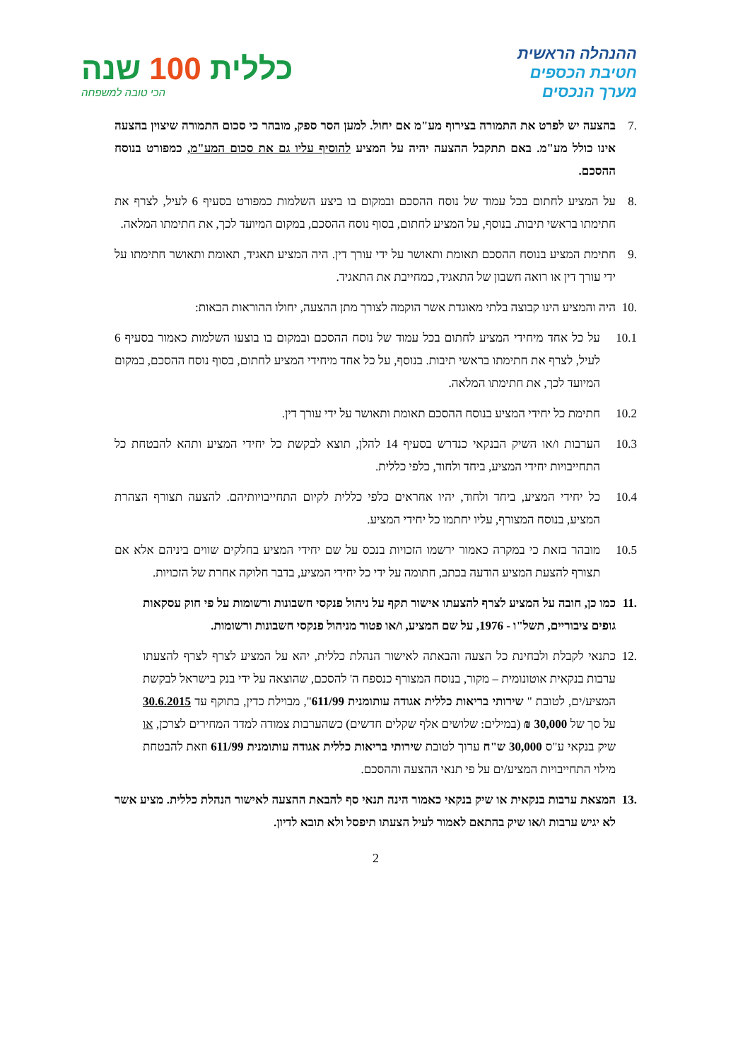ההנהלה הראשית
חטיבת הכספים
מערך הנכסים
כללית 100 שנה
הכי טובה למשפחה
.7 בהצעה יש לפרט את התמורה בצירוף מע"מ אם יחול. למען הסר ספק, מובהר כי סכום התמורה שיצוין בהצעה אינו כולל מע"מ. באם תתקבל ההצעה יהיה על המציע להוסיף עליו גם את סכום המע"מ, כמפורט בנוסח ההסכם.
.8 על המציע לחתום בכל עמוד של נוסח ההסכם ובמקום בו ביצע השלמות כמפורט בסעיף 6 לעיל, לצרף את חתימתו בראשי תיבות. בנוסף, על המציע לחתום, בסוף נוסח ההסכם, במקום המיועד לכך, את חתימתו המלאה.
.9 חתימת המציע בנוסח ההסכם תאומת ותאושר על ידי עורך דין. היה המציע תאגיד, תאומת ותאושר חתימתו על ידי עורך דין או רואה חשבון של התאגיד, כמחייבת את התאגיד.
.10
היה והמציע הינו קבוצה בלתי מאוגדת אשר הוקמה לצורך מתן ההצעה, יחולו ההוראות הבאות:
10.1 על כל אחד מיחידי המציע לחתום בכל עמוד של נוסח ההסכם ובמקום בו בוצעו השלמות כאמור בסעיף 6 לעיל, לצרף את חתימתו בראשי תיבות. בנוסף, על כל אחד מיחידי המציע לחתום, בסוף נוסח ההסכם, במקום המיועד לכך, את חתימתו המלאה.
10.2 חתימת כל יחידי המציע בנוסח ההסכם תאומת ותאושר על ידי עורך דין.
10.3 הערבות ו/או השיק הבנקאי כנדרש בסעיף 14 להלן, תוצא לבקשת כל יחידי המציע ותהא להבטחת כל התחייבויות יחידי המציע, ביחד ולחוד, כלפי כללית.
10.4 כל יחידי המציע, ביחד ולחוד, יהיו אחראים כלפי כללית לקיום התחייבויותיהם. להצעה תצורף הצהרת המציע, בנוסח המצורף, עליו יחתמו כל יחידי המציע.
10.5 מובהר בזאת כי במקרה כאמור ירשמו הזכויות בנכס על שם יחידי המציע בחלקים שווים ביניהם אלא אם תצורף להצעת המציע הודעה בכתב, חתומה על ידי כל יחידי המציע, בדבר חלוקה אחרת של הזכויות.
.11
כמו כן, חובה על המציע לצרף להצעתו אישור תקף על ניהול פנקסי חשבונות ורשומות על פי חוק עסקאות גופים ציבוריים, תשל"ו - 1976, על שם המציע, ו/או פטור מניהול פנקסי חשבונות ורשומות.
.12
כתנאי לקבלת ולבחינת כל הצעה והבאתה לאישור הנהלת כללית, יהא על המציע לצרף לצרף להצעתו ערבות בנקאית אוטונומית – מקור, בנוסח המצורף כנספח ה' להסכם, שהוצאה על ידי בנק בישראל לבקשת המציע/ים, לטובת " שירותי בריאות כללית אגודה עותומנית 611/99", מבוילת כדין, בתוקף עד 30.6.2015 על סך של 30,000 ₪ (במילים: שלושים אלף שקלים חדשים) כשהערבות צמודה למדד המחירים לצרכן, או שיק בנקאי ע"ס 30,000 ש"ח ערוך לטובת שירותי בריאות כללית אגודה עותומנית 611/99 וזאת להבטחת מילוי התחייבויות המציע/ים על פי תנאי ההצעה וההסכם.
.13
המצאת ערבות בנקאית או שיק בנקאי כאמור הינה תנאי סף להבאת ההצעה לאישור הנהלת כללית. מציע אשר לא יגיש ערבות ו/או שיק בהתאם לאמור לעיל הצעתו תיפסל ולא תובא לדיון.
2